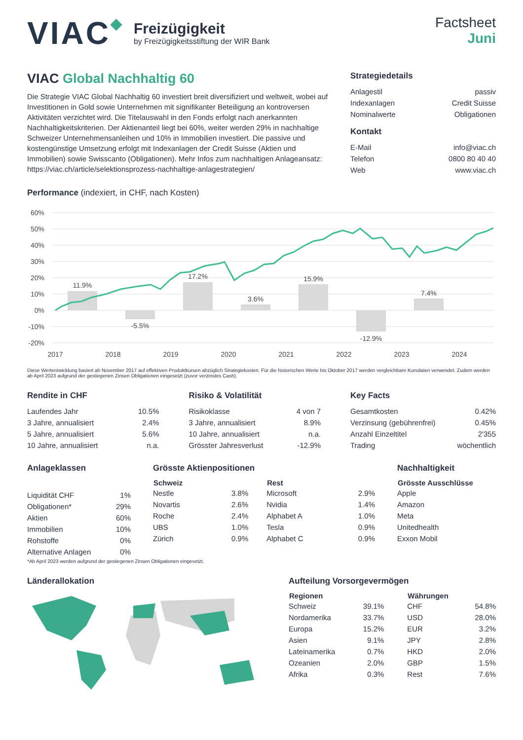VIAC◆
Freizügigkeit
by Freizügigkeitsstiftung der WIR Bank
Factsheet
Juni
VIAC Global Nachhaltig 60
Die Strategie VIAC Global Nachhaltig 60 investiert breit diversifiziert und weltweit, wobei auf Investitionen in Gold sowie Unternehmen mit signifikanter Beteiligung an kontroversen Aktivitäten verzichtet wird. Die Titelauswahl in den Fonds erfolgt nach anerkannten Nachhaltigkeitskriterien. Der Aktienanteil liegt bei 60%, weiter werden 29% in nachhaltige Schweizer Unternehmensanleihen und 10% in Immobilien investiert. Die passive und kostengünstige Umsetzung erfolgt mit Indexanlagen der Credit Suisse (Aktien und Immobilien) sowie Swisscanto (Obligationen). Mehr Infos zum nachhaltigen Anlageansatz:
https://viac.ch/article/selektionsprozess-nachhaltige-anlagestrategien/
Strategiedetails
| Anlagestil | passiv |
| Indexanlagen | Credit Suisse |
| Nominalwerte | Obligationen |
Kontakt
| E-Mail | info@viac.ch |
| Telefon | 0800 80 40 40 |
| Web | www.viac.ch |
Performance (indexiert, in CHF, nach Kosten)
60%
50%
40%
30%
20%
10%
0%
-10%
-20%
11.9%
-5.5%
17.2%
3.6%
15.9%
-12.9%
7.4%
2017
2018
2019
2020
2021
2022
2023
2024
Diese Wertentwicklung basiert ab November 2017 auf effektiven Produktkursen abzüglich Strategiekosten. Für die historischen Werte bis Oktober 2017 werden vergleichbare Kursdaten verwendet. Zudem werden ab April 2023 aufgrund der gestiegenen Zinsen Obligationen eingesetzt (zuvor verzinstes Cash).
Rendite in CHF
| Laufendes Jahr | 10.5% |
| 3 Jahre, annualisiert | 2.4% |
| 5 Jahre, annualisiert | 5.6% |
| 10 Jahre, annualisiert | n.a. |
Risiko & Volatilität
| Risikoklasse | 4 von 7 |
| 3 Jahre, annualisiert | 8.9% |
| 10 Jahre, annualisiert | n.a. |
| Grösster Jahresverlust | -12.9% |
Key Facts
| Gesamtkosten | 0.42% |
| Verzinsung (gebührenfrei) | 0.45% |
| Anzahl Einzeltitel | 2'355 |
| Trading | wöchentlich |
Anlageklassen
| Liquidität CHF | 1% |
| Obligationen* | 29% |
| Aktien | 60% |
| Immobilien | 10% |
| Rohstoffe | 0% |
| Alternative Anlagen | 0% |
Grösste Aktienpositionen
| Schweiz | | | Rest | |
| --- | --- | --- | --- | --- |
| Nestle | 3.8% | | Microsoft | 2.9% |
| Novartis | 2.6% | | Nvidia | 1.4% |
| Roche | 2.4% | | Alphabet A | 1.0% |
| UBS | 1.0% | | Tesla | 0.9% |
| Zürich | 0.9% | | Alphabet C | 0.9% |
Nachhaltigkeit
| Grösste Ausschlüsse |
| --- |
| Apple |
| Amazon |
| Meta |
| Unitedhealth |
| Exxon Mobil |
*Ab April 2023 werden aufgrund der gestiegenen Zinsen Obligationen eingesetzt.
Länderallokation Aufteilung Vorsorgevermögen
| Regionen | | | Währungen | |
| --- | --- | --- | --- | --- |
| Schweiz | 39.1% | | CHF | 54.8% |
| Nordamerika | 33.7% | | USD | 28.0% |
| Europa | 15.2% | | EUR | 3.2% |
| Asien | 9.1% | | JPY | 2.8% |
| Lateinamerika | 0.7% | | HKD | 2.0% |
| Ozeanien | 2.0% | | GBP | 1.5% |
| Afrika | 0.3% | | Rest | 7.6% |